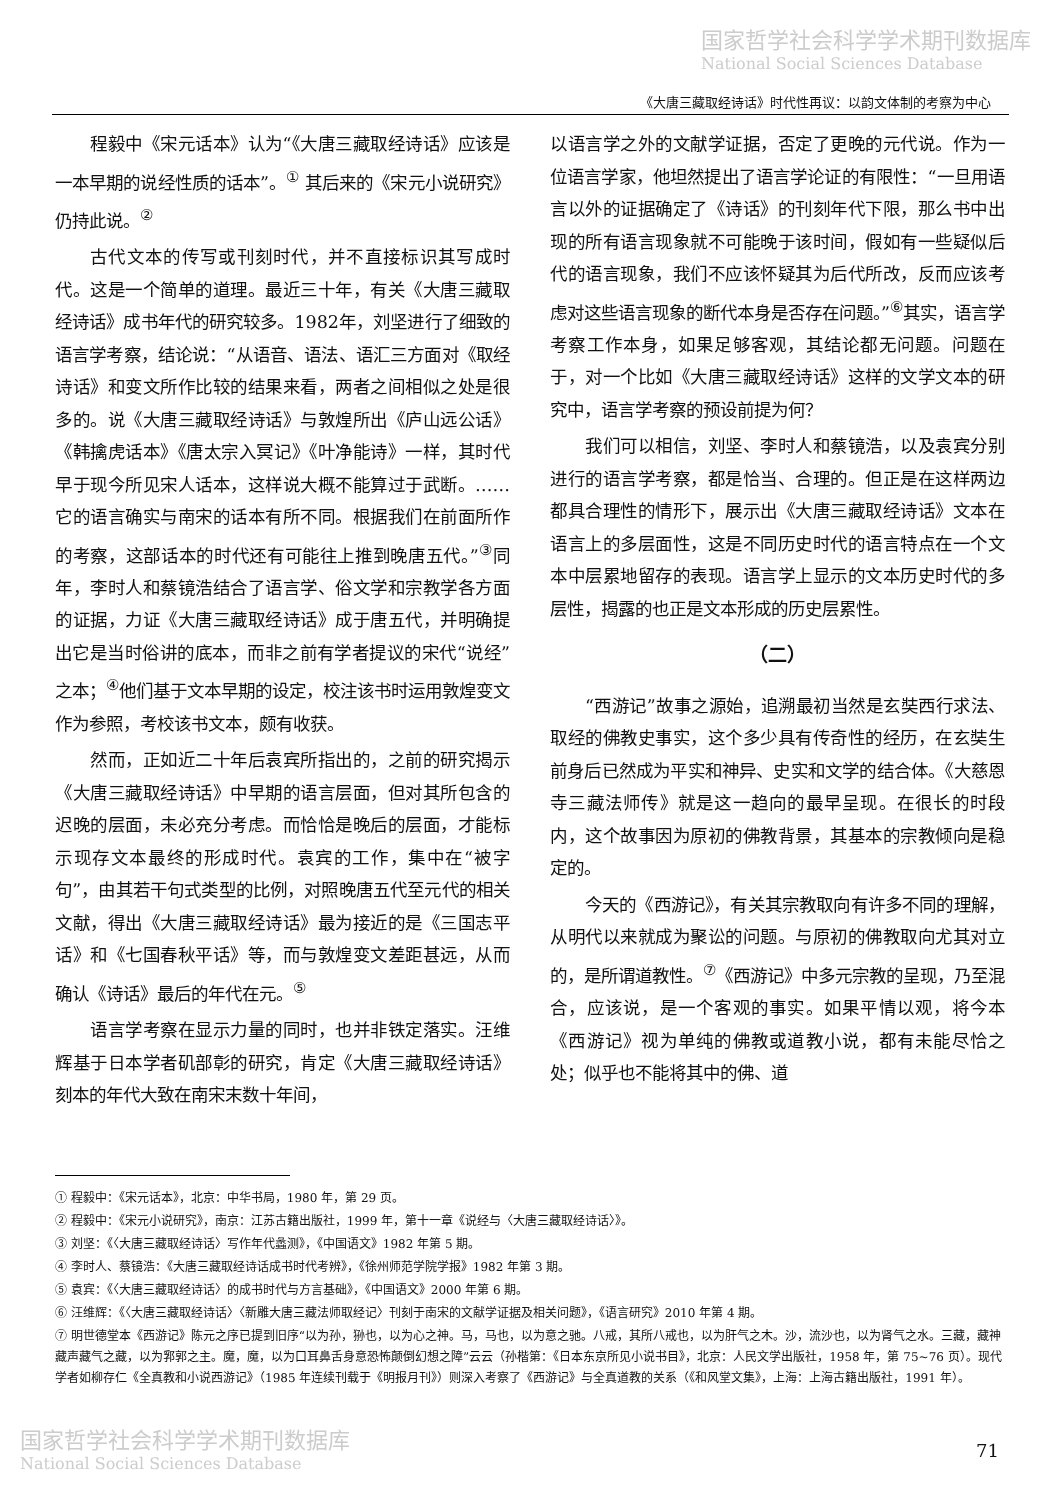国家哲学社会科学学术期刊数据库
National Social Sciences Database
《大唐三藏取经诗话》时代性再议：以韵文体制的考察为中心
程毅中《宋元话本》认为“《大唐三藏取经诗话》应该是一本早期的说经性质的话本”。<sup>①</sup> 其后来的《宋元小说研究》仍持此说。<sup>②</sup>
古代文本的传写或刊刻时代，并不直接标识其写成时代。这是一个简单的道理。最近三十年，有关《大唐三藏取经诗话》成书年代的研究较多。1982年，刘坚进行了细致的语言学考察，结论说：“从语音、语法、语汇三方面对《取经诗话》和变文所作比较的结果来看，两者之间相似之处是很多的。说《大唐三藏取经诗话》与敦煌所出《庐山远公话》《韩擒虎话本》《唐太宗入冥记》《叶净能诗》一样，其时代早于现今所见宋人话本，这样说大概不能算过于武断。……它的语言确实与南宋的话本有所不同。根据我们在前面所作的考察，这部话本的时代还有可能往上推到晚唐五代。”<sup>③</sup>同年，李时人和蔡镜浩结合了语言学、俗文学和宗教学各方面的证据，力证《大唐三藏取经诗话》成于唐五代，并明确提出它是当时俗讲的底本，而非之前有学者提议的宋代“说经”之本；<sup>④</sup>他们基于文本早期的设定，校注该书时运用敦煌变文作为参照，考校该书文本，颇有收获。
然而，正如近二十年后袁宾所指出的，之前的研究揭示《大唐三藏取经诗话》中早期的语言层面，但对其所包含的迟晚的层面，未必充分考虑。而恰恰是晚后的层面，才能标示现存文本最终的形成时代。袁宾的工作，集中在“被字句”，由其若干句式类型的比例，对照晚唐五代至元代的相关文献，得出《大唐三藏取经诗话》最为接近的是《三国志平话》和《七国春秋平话》等，而与敦煌变文差距甚远，从而确认《诗话》最后的年代在元。<sup>⑤</sup>
语言学考察在显示力量的同时，也并非铁定落实。汪维辉基于日本学者矶部彰的研究，肯定《大唐三藏取经诗话》刻本的年代大致在南宋末数十年间，
以语言学之外的文献学证据，否定了更晚的元代说。作为一位语言学家，他坦然提出了语言学论证的有限性：“一旦用语言以外的证据确定了《诗话》的刊刻年代下限，那么书中出现的所有语言现象就不可能晚于该时间，假如有一些疑似后代的语言现象，我们不应该怀疑其为后代所改，反而应该考虑对这些语言现象的断代本身是否存在问题。”<sup>⑥</sup>其实，语言学考察工作本身，如果足够客观，其结论都无问题。问题在于，对一个比如《大唐三藏取经诗话》这样的文学文本的研究中，语言学考察的预设前提为何？
我们可以相信，刘坚、李时人和蔡镜浩，以及袁宾分别进行的语言学考察，都是恰当、合理的。但正是在这样两边都具合理性的情形下，展示出《大唐三藏取经诗话》文本在语言上的多层面性，这是不同历史时代的语言特点在一个文本中层累地留存的表现。语言学上显示的文本历史时代的多层性，揭露的也正是文本形成的历史层累性。
（二）
“西游记”故事之源始，追溯最初当然是玄奘西行求法、取经的佛教史事实，这个多少具有传奇性的经历，在玄奘生前身后已然成为平实和神异、史实和文学的结合体。《大慈恩寺三藏法师传》就是这一趋向的最早呈现。在很长的时段内，这个故事因为原初的佛教背景，其基本的宗教倾向是稳定的。
今天的《西游记》，有关其宗教取向有许多不同的理解，从明代以来就成为聚讼的问题。与原初的佛教取向尤其对立的，是所谓道教性。<sup>⑦</sup>《西游记》中多元宗教的呈现，乃至混合，应该说，是一个客观的事实。如果平情以观，将今本《西游记》视为单纯的佛教或道教小说，都有未能尽恰之处；似乎也不能将其中的佛、道
① 程毅中：《宋元话本》，北京：中华书局，1980 年，第 29 页。
② 程毅中：《宋元小说研究》，南京：江苏古籍出版社，1999 年，第十一章《说经与〈大唐三藏取经诗话〉》。
③ 刘坚：《〈大唐三藏取经诗话〉写作年代蠡测》，《中国语文》1982 年第 5 期。
④ 李时人、蔡镜浩：《大唐三藏取经诗话成书时代考辨》，《徐州师范学院学报》1982 年第 3 期。
⑤ 袁宾：《〈大唐三藏取经诗话〉的成书时代与方言基础》，《中国语文》2000 年第 6 期。
⑥ 汪维辉：《〈大唐三藏取经诗话〉〈新雕大唐三藏法师取经记〉刊刻于南宋的文献学证据及相关问题》，《语言研究》2010 年第 4 期。
⑦ 明世德堂本《西游记》陈元之序已提到旧序“以为孙，狲也，以为心之神。马，马也，以为意之驰。八戒，其所八戒也，以为肝气之木。沙，流沙也，以为肾气之水。三藏，藏神藏声藏气之藏，以为郛郭之主。魔，魔，以为口耳鼻舌身意恐怖颠倒幻想之障”云云（孙楷第：《日本东京所见小说书目》，北京：人民文学出版社，1958 年，第 75~76 页）。现代学者如柳存仁《全真教和小说西游记》（1985 年连续刊载于《明报月刊》）则深入考察了《西游记》与全真道教的关系（《和风堂文集》，上海：上海古籍出版社，1991 年）。
国家哲学社会科学学术期刊数据库
National Social Sciences Database
71